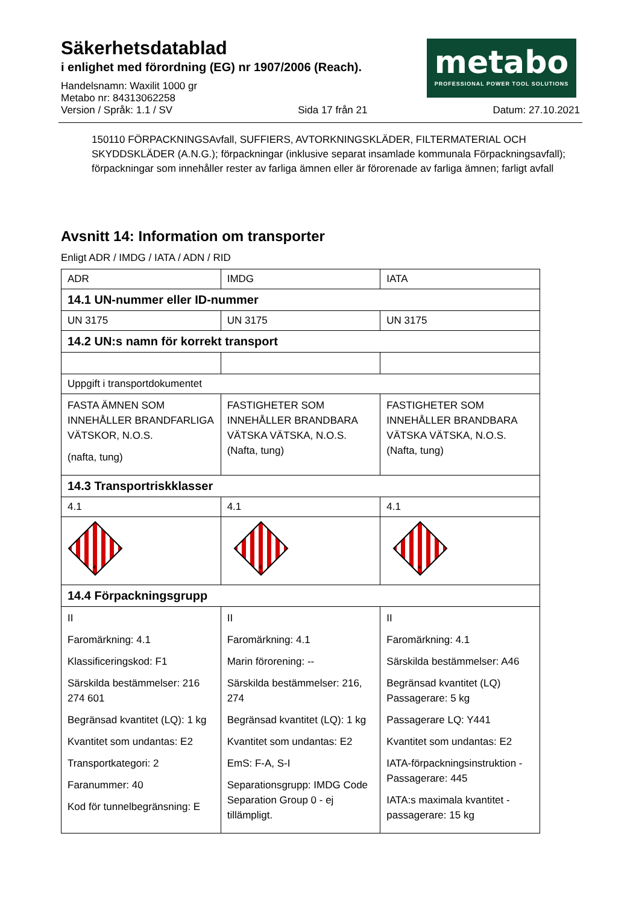metabo
PROFESSIONAL POWER TOOL SOLUTIONS
Säkerhetsdatablad
i enlighet med förordning (EG) nr 1907/2006 (Reach).
Handelsnamn: Waxilit 1000 gr
Metabo nr: 84313062258
Version / Språk: 1.1 / SV Sida 17 från 21 Datum: 27.10.2021
150110 FÖRPACKNINGSAvfall, SUFFIERS, AVTORKNINGSKLÄDER, FILTERMATERIAL OCH SKYDDSKLÄDER (A.N.G.); förpackningar (inklusive separat insamlade kommunala Förpackningsavfall); förpackningar som innehåller rester av farliga ämnen eller är förorenade av farliga ämnen; farligt avfall
Avsnitt 14: Information om transporter
Enligt ADR / IMDG / IATA / ADN / RID
| ADR | IMDG | IATA |
| 14.1 UN-nummer eller ID-nummer | | |
| UN 3175 | UN 3175 | UN 3175 |
| 14.2 UN:s namn för korrekt transport | | |
| Uppgift i transportdokumentet | | |
| FASTA ÄMNEN SOM INNEHÅLLER BRANDFARLIGA VÄTSKOR, N.O.S. (nafta, tung) | FASTIGHETER SOM INNEHÅLLER BRANDBARA VÄTSKA VÄTSKA, N.O.S. (Nafta, tung) | FASTIGHETER SOM INNEHÅLLER BRANDBARA VÄTSKA VÄTSKA, N.O.S. (Nafta, tung) |
| 14.3 Transportriskklasser | | |
| 4.1 | 4.1 | 4.1 |
| 4 | 4 | 4 |
| 14.4 Förpackningsgrupp | | |
| II Faromärkning: 4.1 Klassificeringskod: F1 Särskilda bestämmelser: 216 274 601 Begränsad kvantitet (LQ): 1 kg Kvantitet som undantas: E2 Transportkategori: 2 Faranummer: 40 Kod för tunnelbegränsning: E | II Faromärkning: 4.1 Marin förorening: -- Särskilda bestämmelser: 216, 274 Begränsad kvantitet (LQ): 1 kg Kvantitet som undantas: E2 EmS: F-A, S-I Separationsgrupp: IMDG Code Separation Group 0 - ej tillämpligt. | II Faromärkning: 4.1 Särskilda bestämmelser: A46 Begränsad kvantitet (LQ) Passagerare: 5 kg Passagerare LQ: Y441 Kvantitet som undantas: E2 IATA-förpackningsinstruktion - Passagerare: 445 IATA:s maximala kvantitet - passagerare: 15 kg |